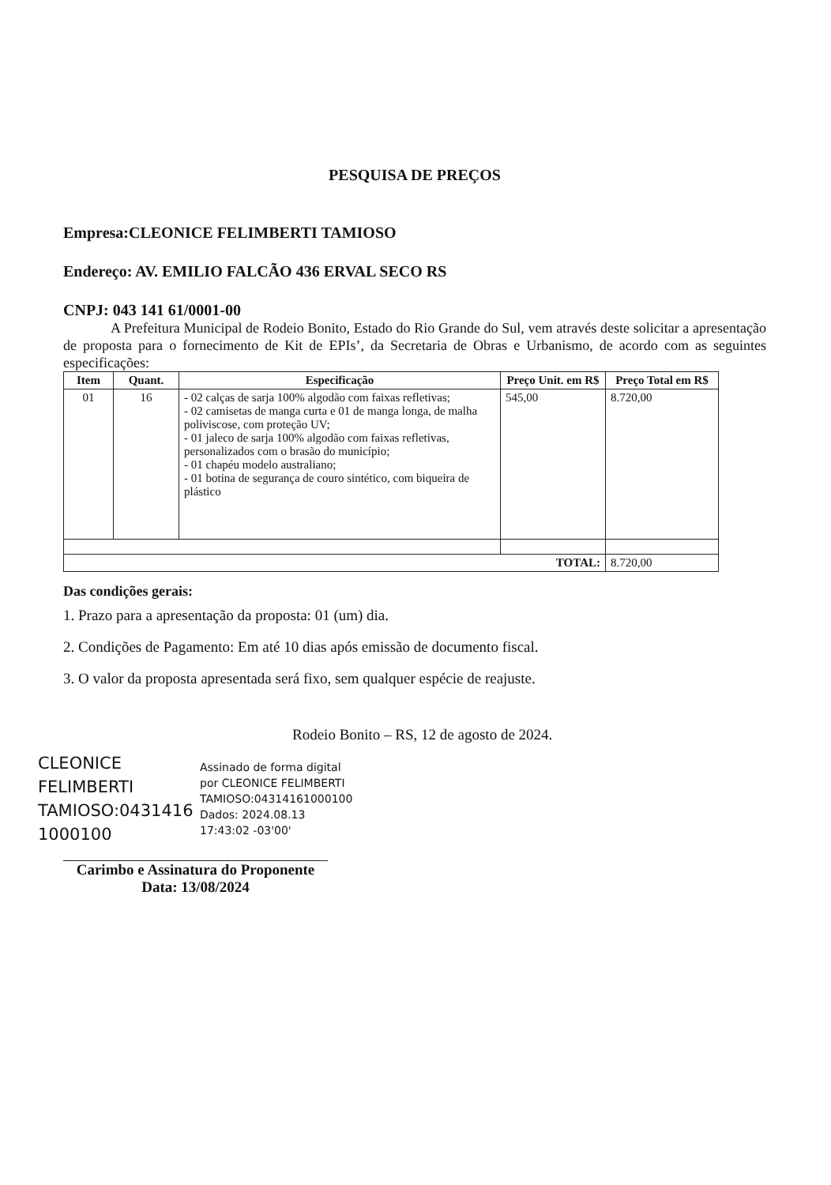PESQUISA DE PREÇOS
Empresa:CLEONICE FELIMBERTI TAMIOSO
Endereço: AV. EMILIO FALCÃO 436 ERVAL SECO RS
CNPJ: 043 141 61/0001-00
A Prefeitura Municipal de Rodeio Bonito, Estado do Rio Grande do Sul, vem através deste solicitar a apresentação de proposta para o fornecimento de Kit de EPIs’, da Secretaria de Obras e Urbanismo, de acordo com as seguintes especificações:
| Item | Quant. | Especificação | Preço Unit. em R$ | Preço Total em R$ |
| --- | --- | --- | --- | --- |
| 01 | 16 | - 02 calças de sarja 100% algodão com faixas refletivas; - 02 camisetas de manga curta e 01 de manga longa, de malha poliviscose, com proteção UV; - 01 jaleco de sarja 100% algodão com faixas refletivas, personalizados com o brasão do município; - 01 chapéu modelo australiano; - 01 botina de segurança de couro sintético, com biqueira de plástico | 545,00 | 8.720,00 |
| TOTAL: | | | | 8.720,00 |
Das condições gerais:
1. Prazo para a apresentação da proposta: 01 (um) dia.
2. Condições de Pagamento: Em até 10 dias após emissão de documento fiscal.
3. O valor da proposta apresentada será fixo, sem qualquer espécie de reajuste.
Rodeio Bonito – RS, 12 de agosto de 2024.
CLEONICE FELIMBERTI TAMIOSO:0431416 1000100
Assinado de forma digital por CLEONICE FELIMBERTI TAMIOSO:04314161000100 Dados: 2024.08.13 17:43:02 -03'00'
Carimbo e Assinatura do Proponente
Data: 13/08/2024